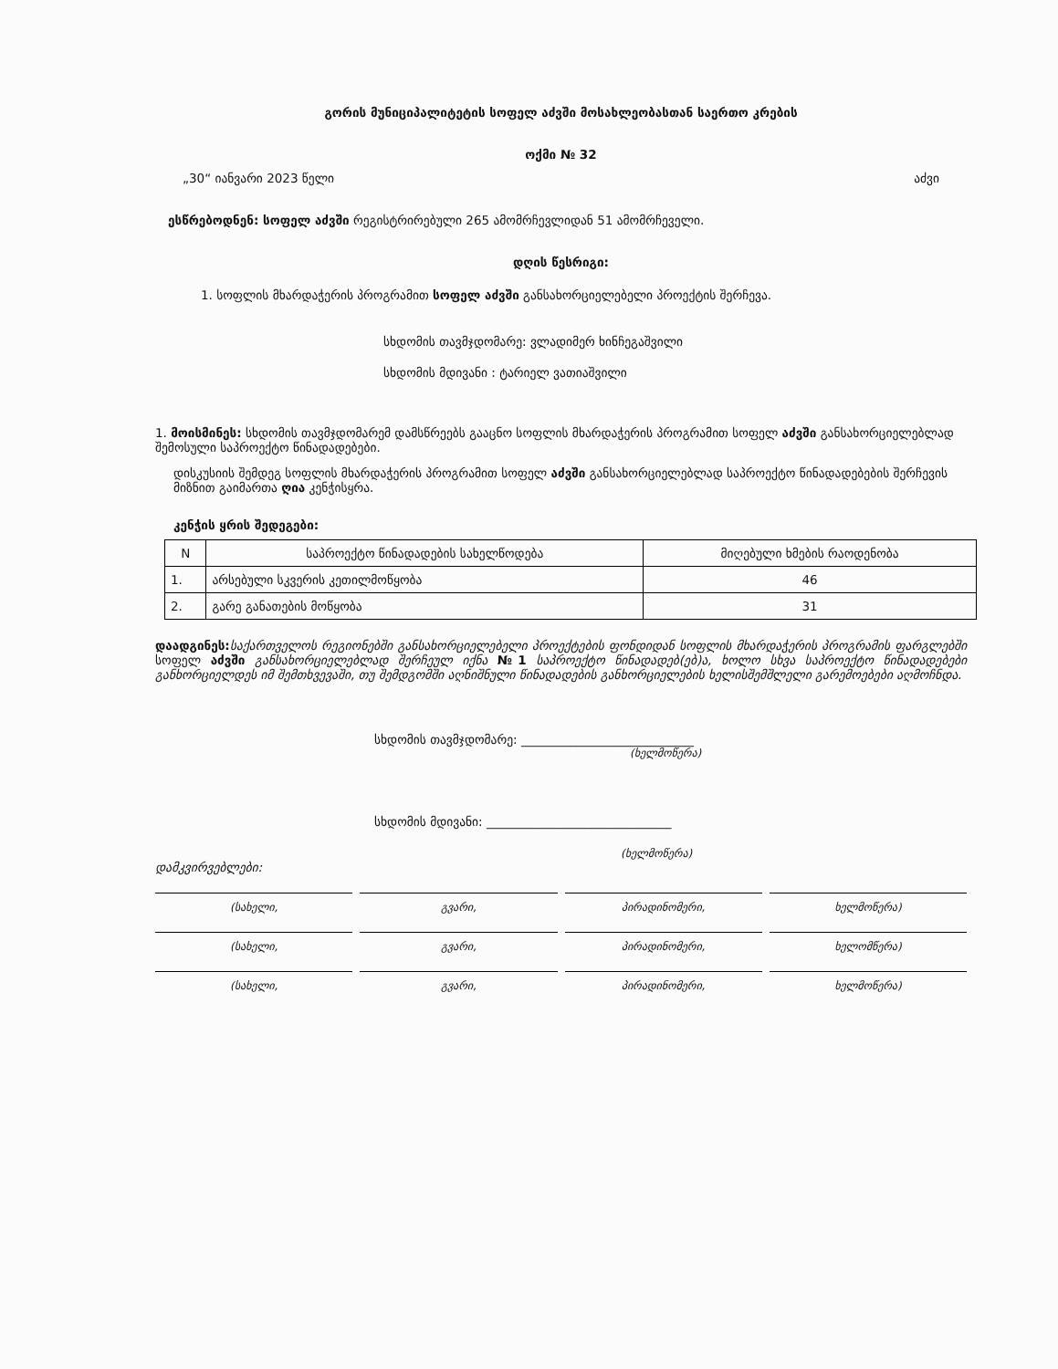გორის მუნიციპალიტეტის სოფელ აძვში მოსახლეობასთან საერთო კრების
ოქმი № 32
„30“ იანვარი 2023 წელი აძვი
ესწრებოდნენ: სოფელ აძვში რეგისტრირებული 265 ამომრჩევლიდან 51 ამომრჩეველი.
დღის წესრიგი:
1. სოფლის მხარდაჭერის პროგრამით სოფელ აძვში განსახორციელებელი პროექტის შერჩევა.
სხდომის თავმჯდომარე: ვლადიმერ ხინჩეგაშვილი
სხდომის მდივანი : ტარიელ ვათიაშვილი
1. მოისმინეს: სხდომის თავმჯდომარემ დამსწრეებს გააცნო სოფლის მხარდაჭერის პროგრამით სოფელ აძვში განსახორციელებლად შემოსული საპროექტო წინადადებები.
დისკუსიის შემდეგ სოფლის მხარდაჭერის პროგრამით სოფელ აძვში განსახორციელებლად საპროექტო წინადადებების შერჩევის მიზნით გაიმართა ღია კენჭისყრა.
კენჭის ყრის შედეგები:
| N | საპროექტო წინადადების სახელწოდება | მიღებული ხმების რაოდენობა |
| --- | --- | --- |
| 1. | არსებული სკვერის კეთილმოწყობა | 46 |
| 2. | გარე განათების მოწყობა | 31 |
დაადგინეს: საქართველოს რეგიონებში განსახორციელებელი პროექტების ფონდიდან სოფლის მხარდაჭერის პროგრამის ფარგლებში სოფელ აძვში განსახორციელებლად შერჩეულ იქნა №1 საპროექტო წინადადებ(ებ)ა, ხოლო სხვა საპროექტო წინადადებები განხორციელდეს იმ შემთხვევაში, თუ შემდგომში აღნიშნული წინადადების განხორციელების ხელისშემშლელი გარემოებები აღმოჩნდა.
სხდომის თავმჯდომარე: ____________________________
(ხელმოწერა)
სხდომის მდივანი: ______________________________
(ხელმოწერა)
დამკვირვებლები:
(სახელი, გვარი, პირადინომერი, ხელმოწერა)
(სახელი, გვარი, პირადინომერი, ხელომწერა)
(სახელი, გვარი, პირადინომერი, ხელმოწერა)